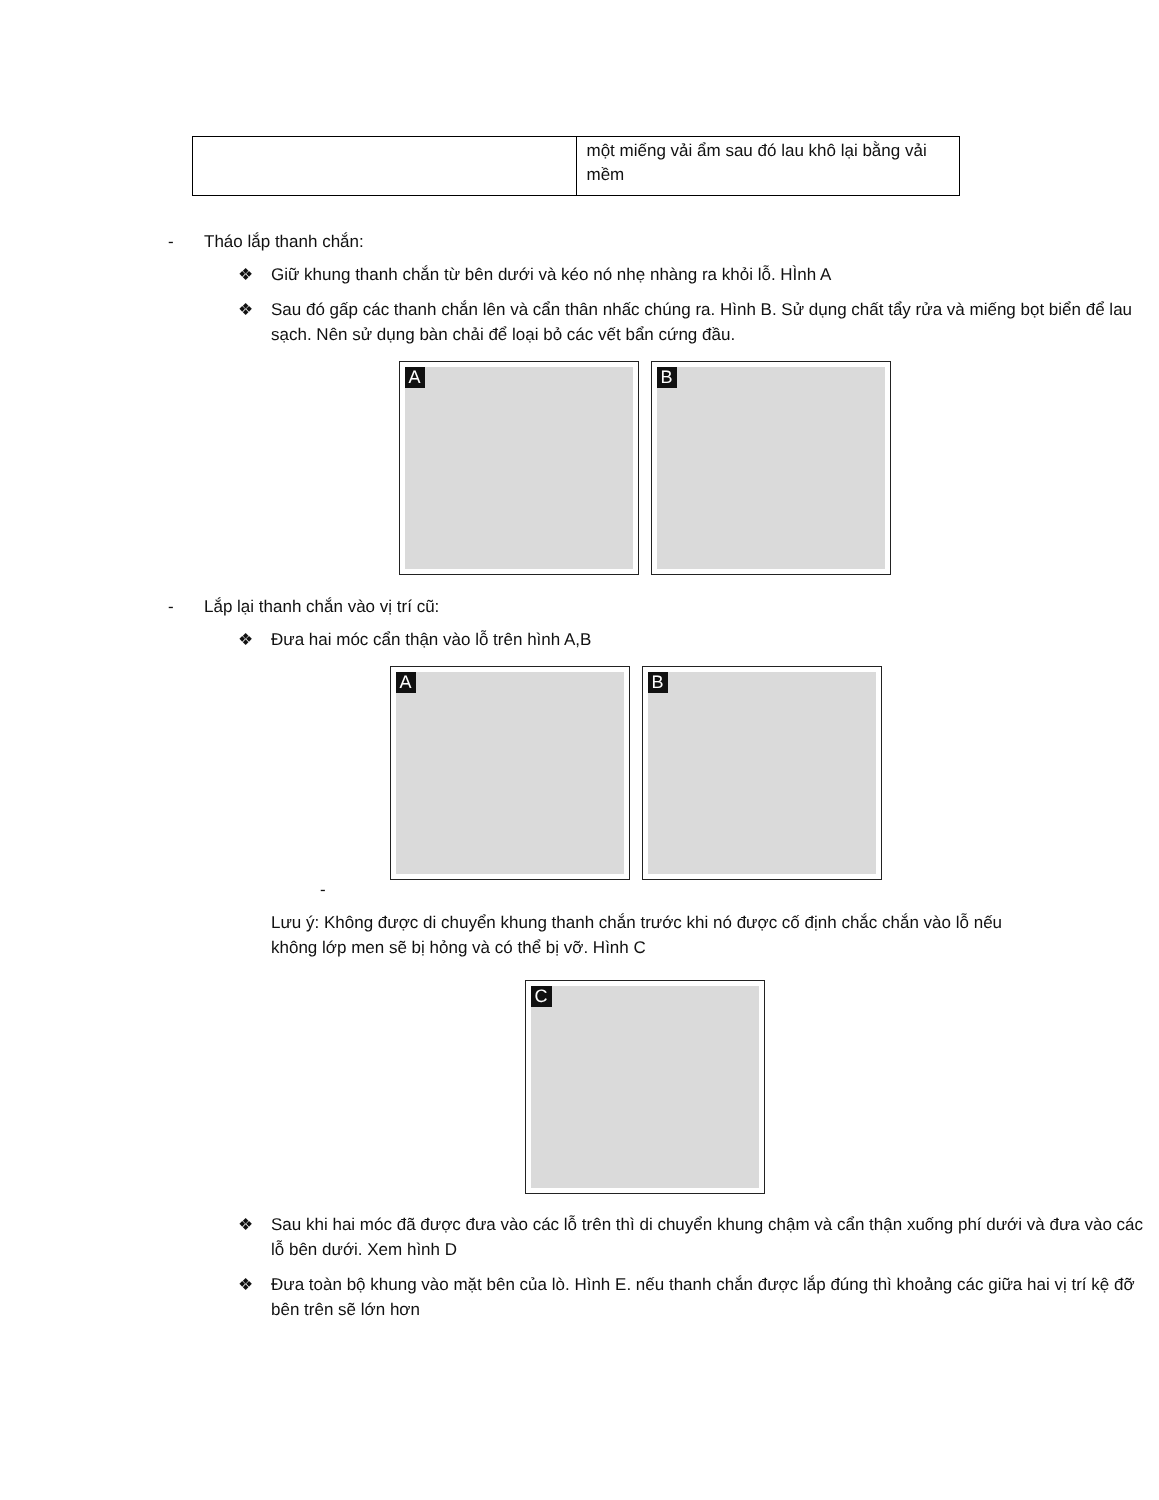| | một miếng vải ẩm sau đó lau khô lại bằng vải mềm |
- Tháo lắp thanh chắn:
❖ Giữ khung thanh chắn từ bên dưới và kéo nó nhẹ nhàng ra khỏi lỗ. HÌnh A
❖ Sau đó gấp các thanh chắn lên và cẩn thân nhấc chúng ra. Hình B. Sử dụng chất tẩy rửa và miếng bọt biển để lau sạch. Nên sử dụng bàn chải để loại bỏ các vết bẩn cứng đầu.
A
B
- Lắp lại thanh chắn vào vị trí cũ:
❖ Đưa hai móc cẩn thận vào lỗ trên hình A,B
A
B
-
Lưu ý: Không được di chuyển khung thanh chắn trước khi nó được cố định chắc chắn vào lỗ nếu không lớp men sẽ bị hỏng và có thể bị vỡ. Hình C
C
❖ Sau khi hai móc đã được đưa vào các lỗ trên thì di chuyển khung chậm và cẩn thận xuống phí dưới và đưa vào các lỗ bên dưới. Xem hình D
❖ Đưa toàn bộ khung vào mặt bên của lò. Hình E. nếu thanh chắn được lắp đúng thì khoảng các giữa hai vị trí kệ đỡ bên trên sẽ lớn hơn